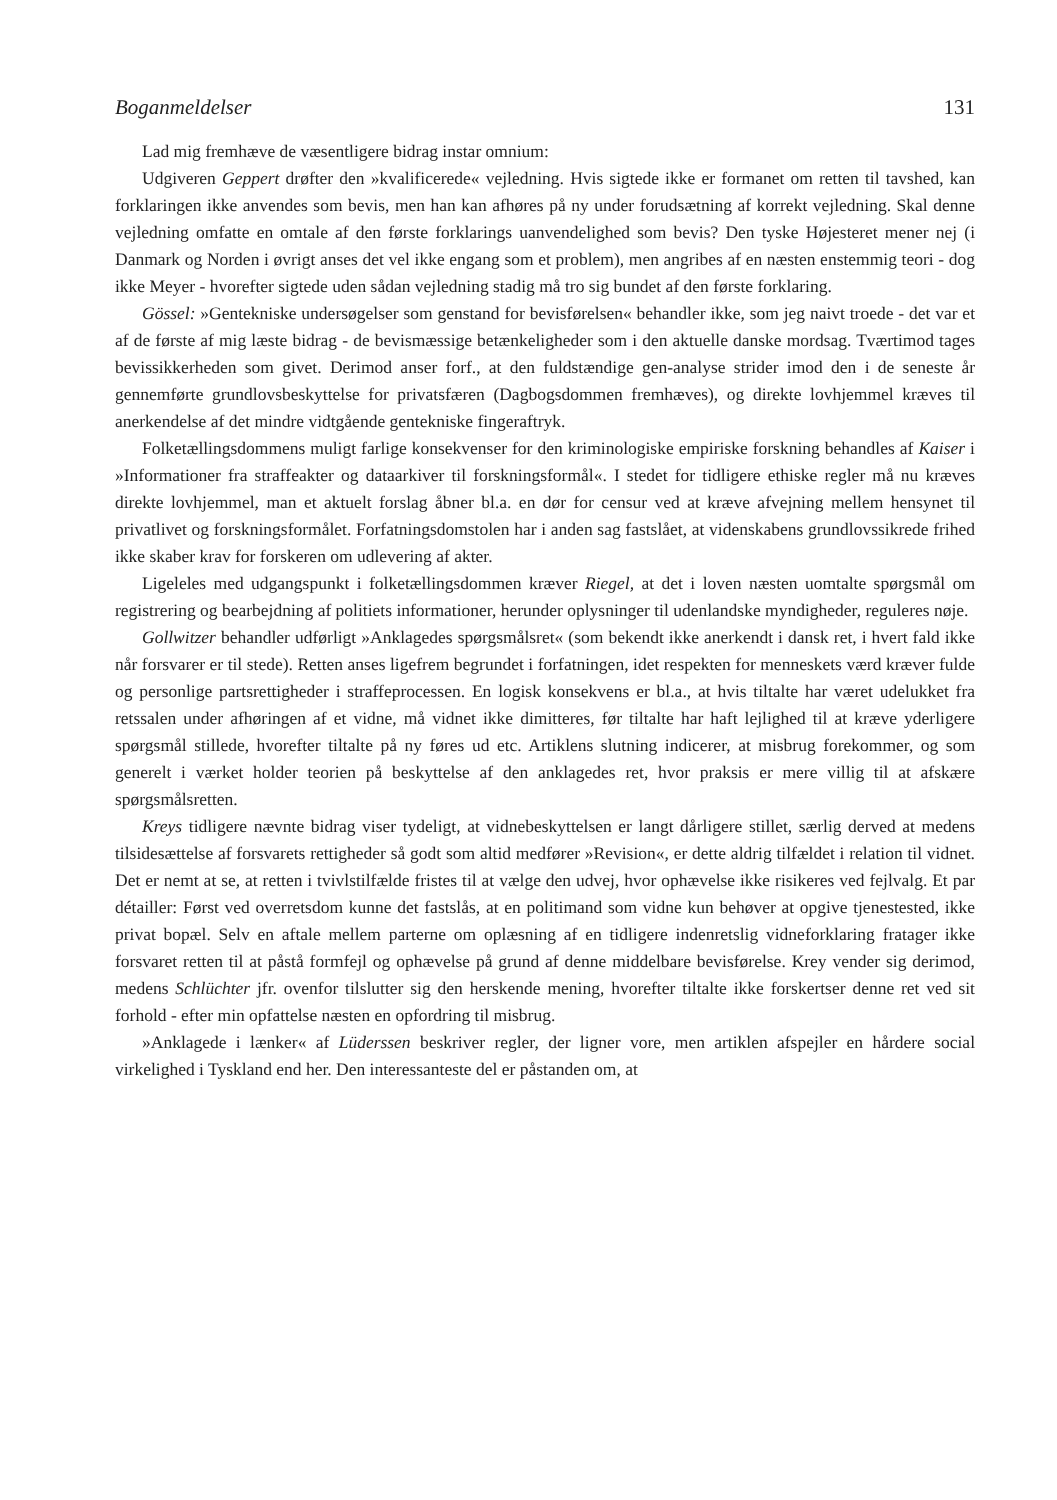Boganmeldelser 131
Lad mig fremhæve de væsentligere bidrag instar omnium:
Udgiveren Geppert drøfter den »kvalificerede« vejledning. Hvis sigtede ikke er formanet om retten til tavshed, kan forklaringen ikke anvendes som bevis, men han kan afhøres på ny under forudsætning af korrekt vejledning. Skal denne vejledning omfatte en omtale af den første forklarings uanvendelighed som bevis? Den tyske Højesteret mener nej (i Danmark og Norden i øvrigt anses det vel ikke engang som et problem), men angribes af en næsten enstemmig teori - dog ikke Meyer - hvorefter sigtede uden sådan vejledning stadig må tro sig bundet af den første forklaring.
Gössel: »Gentekniske undersøgelser som genstand for bevisførelsen« behandler ikke, som jeg naivt troede - det var et af de første af mig læste bidrag - de bevismæssige betænkeligheder som i den aktuelle danske mordsag. Tværtimod tages bevissikkerheden som givet. Derimod anser forf., at den fuldstændige gen-analyse strider imod den i de seneste år gennemførte grundlovsbeskyttelse for privatsfæren (Dagbogsdommen fremhæves), og direkte lovhjemmel kræves til anerkendelse af det mindre vidtgående gentekniske fingeraftryk.
Folketællingsdommens muligt farlige konsekvenser for den kriminologiske empiriske forskning behandles af Kaiser i »Informationer fra straffeakter og dataarkiver til forskningsformål«. I stedet for tidligere ethiske regler må nu kræves direkte lovhjemmel, man et aktuelt forslag åbner bl.a. en dør for censur ved at kræve afvejning mellem hensynet til privatlivet og forskningsformålet. Forfatningsdomstolen har i anden sag fastslået, at videnskabens grundlovssikrede frihed ikke skaber krav for forskeren om udlevering af akter.
Ligeleles med udgangspunkt i folketællingsdommen kræver Riegel, at det i loven næsten uomtalte spørgsmål om registrering og bearbejdning af politiets informationer, herunder oplysninger til udenlandske myndigheder, reguleres nøje.
Gollwitzer behandler udførligt »Anklagedes spørgsmålsret« (som bekendt ikke anerkendt i dansk ret, i hvert fald ikke når forsvarer er til stede). Retten anses ligefrem begrundet i forfatningen, idet respekten for menneskets værd kræver fulde og personlige partsrettigheder i straffeprocessen. En logisk konsekvens er bl.a., at hvis tiltalte har været udelukket fra retssalen under afhøringen af et vidne, må vidnet ikke dimitteres, før tiltalte har haft lejlighed til at kræve yderligere spørgsmål stillede, hvorefter tiltalte på ny føres ud etc. Artiklens slutning indicerer, at misbrug forekommer, og som generelt i værket holder teorien på beskyttelse af den anklagedes ret, hvor praksis er mere villig til at afskære spørgsmålsretten.
Kreys tidligere nævnte bidrag viser tydeligt, at vidnebeskyttelsen er langt dårligere stillet, særlig derved at medens tilsidesættelse af forsvarets rettigheder så godt som altid medfører »Revision«, er dette aldrig tilfældet i relation til vidnet. Det er nemt at se, at retten i tvivlstilfælde fristes til at vælge den udvej, hvor ophævelse ikke risikeres ved fejlvalg. Et par détailler: Først ved overretsdom kunne det fastslås, at en politimand som vidne kun behøver at opgive tjenestested, ikke privat bopæl. Selv en aftale mellem parterne om oplæsning af en tidligere indenretslig vidneforklaring fratager ikke forsvaret retten til at påstå formfejl og ophævelse på grund af denne middelbare bevisførelse. Krey vender sig derimod, medens Schlüchter jfr. ovenfor tilslutter sig den herskende mening, hvorefter tiltalte ikke forskertser denne ret ved sit forhold - efter min opfattelse næsten en opfordring til misbrug.
»Anklagede i lænker« af Lüderssen beskriver regler, der ligner vore, men artiklen afspejler en hårdere social virkelighed i Tyskland end her. Den interessanteste del er påstanden om, at